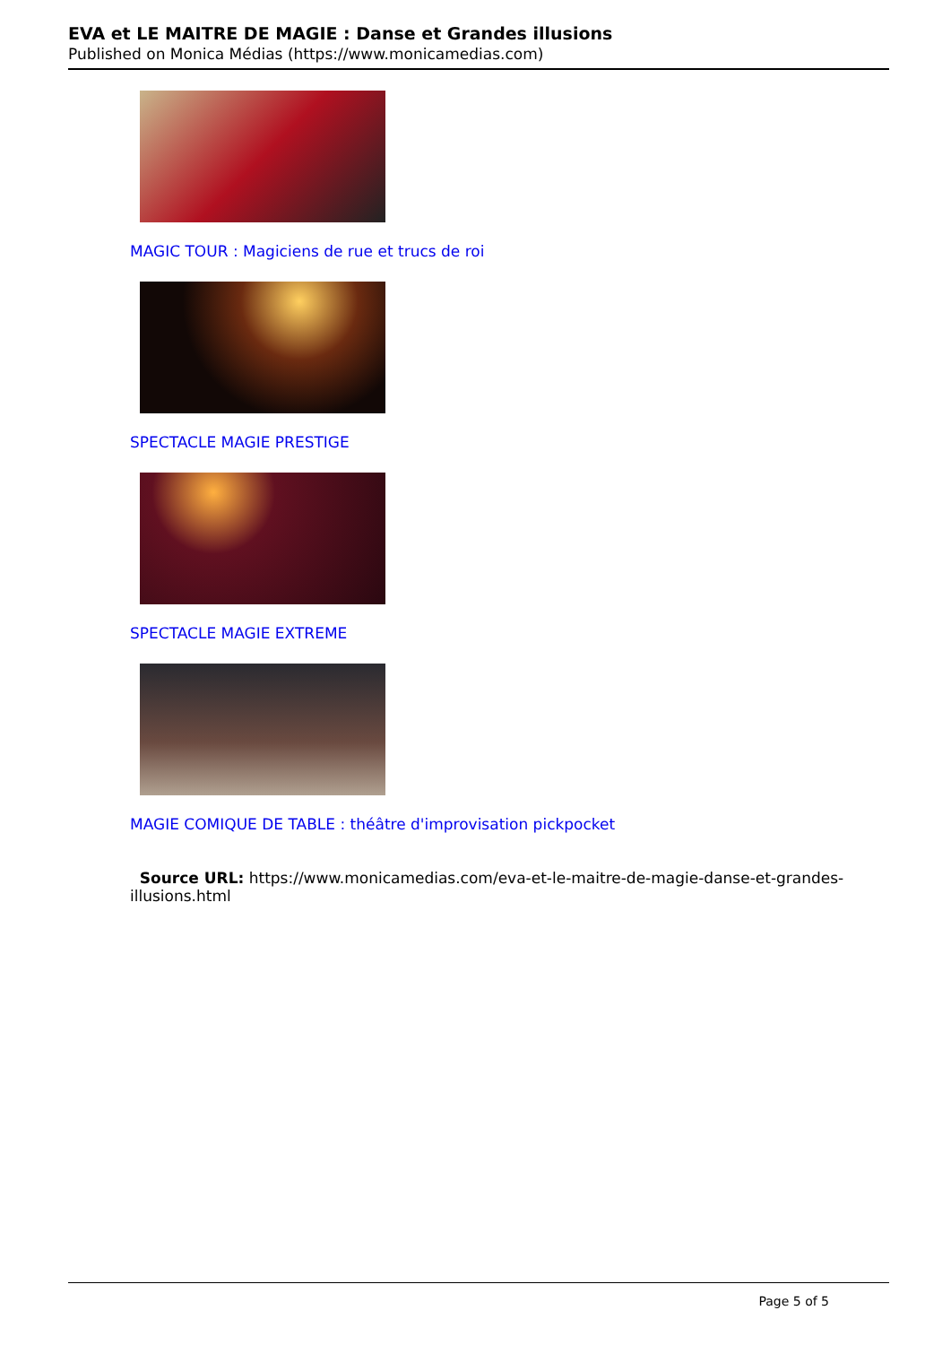EVA et LE MAITRE DE MAGIE : Danse et Grandes illusions
Published on Monica Médias (https://www.monicamedias.com)
MAGIC TOUR : Magiciens de rue et trucs de roi
SPECTACLE MAGIE PRESTIGE
SPECTACLE MAGIE EXTREME
MAGIE COMIQUE DE TABLE : théâtre d'improvisation pickpocket
Source URL: https://www.monicamedias.com/eva-et-le-maitre-de-magie-danse-et-grandes-illusions.html
Page 5 of 5